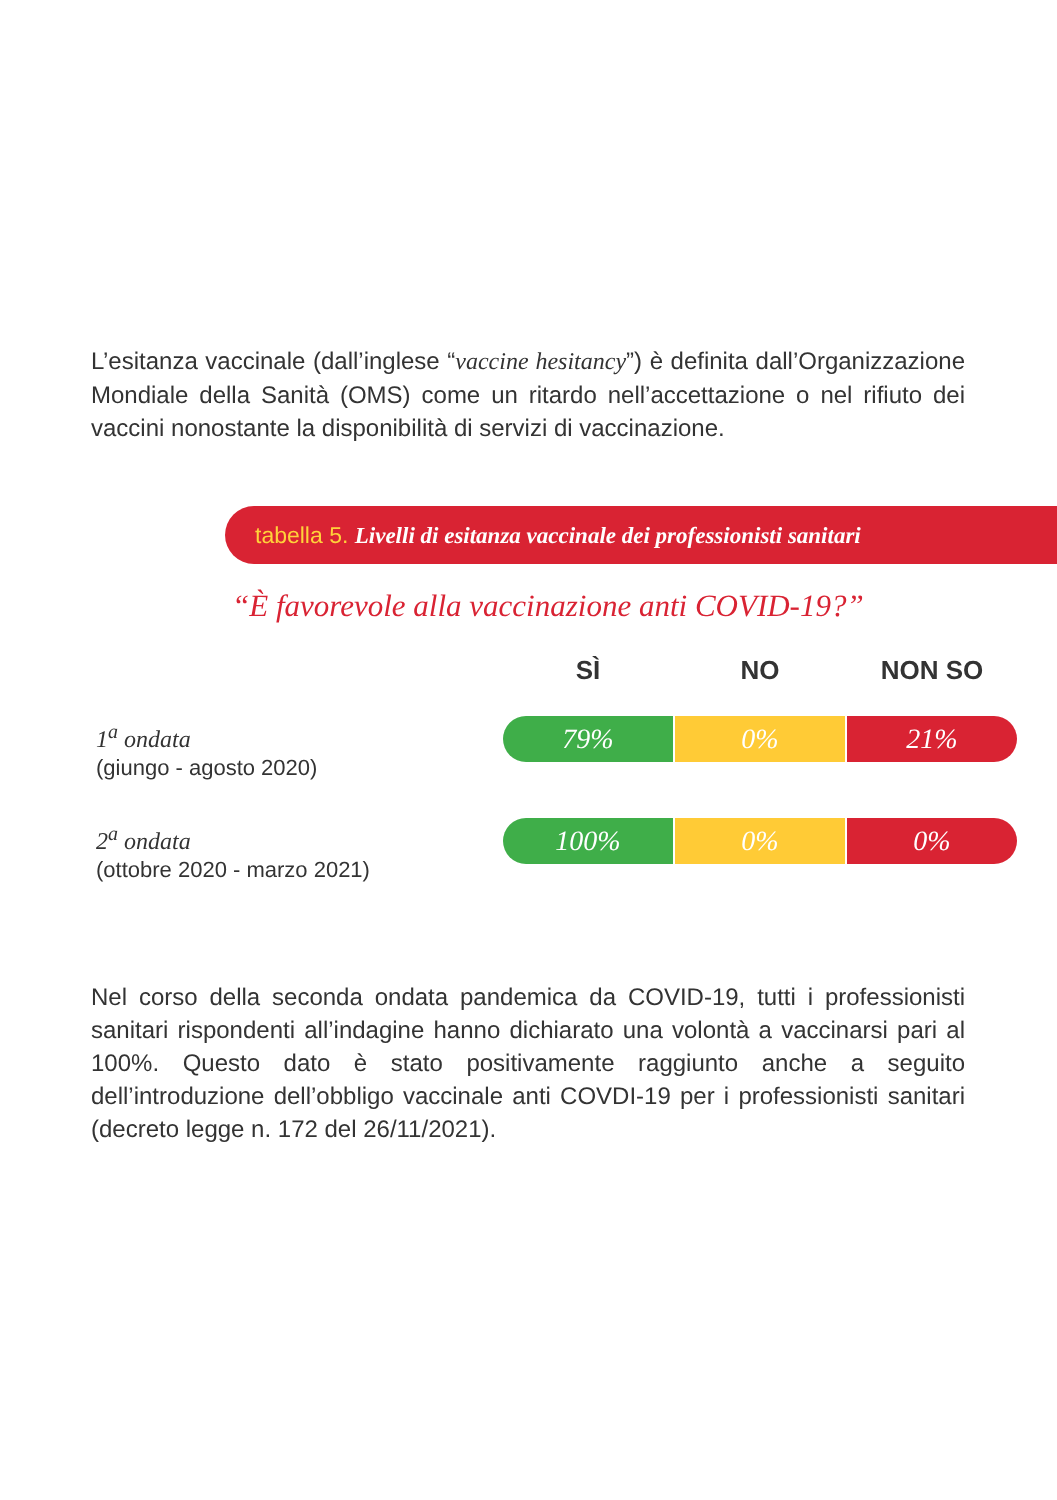L’esitanza vaccinale (dall’inglese “vaccine hesitancy”) è definita dall’Organizzazione Mondiale della Sanità (OMS) come un ritardo nell’accettazione o nel rifiuto dei vaccini nonostante la disponibilità di servizi di vaccinazione.
tabella 5. Livelli di esitanza vaccinale dei professionisti sanitari
“È favorevole alla vaccinazione anti COVID-19?”
| | SÌ | NO | NON SO |
| 1<sup>a</sup> ondata (giungo - agosto 2020) | 79% | 0% | 21% |
| 2<sup>a</sup> ondata (ottobre 2020 - marzo 2021) | 100% | 0% | 0% |
Nel corso della seconda ondata pandemica da COVID-19, tutti i professionisti sanitari rispondenti all’indagine hanno dichiarato una volontà a vaccinarsi pari al 100%. Questo dato è stato positivamente raggiunto anche a seguito dell’introduzione dell’obbligo vaccinale anti COVDI-19 per i professionisti sanitari (decreto legge n. 172 del 26/11/2021).